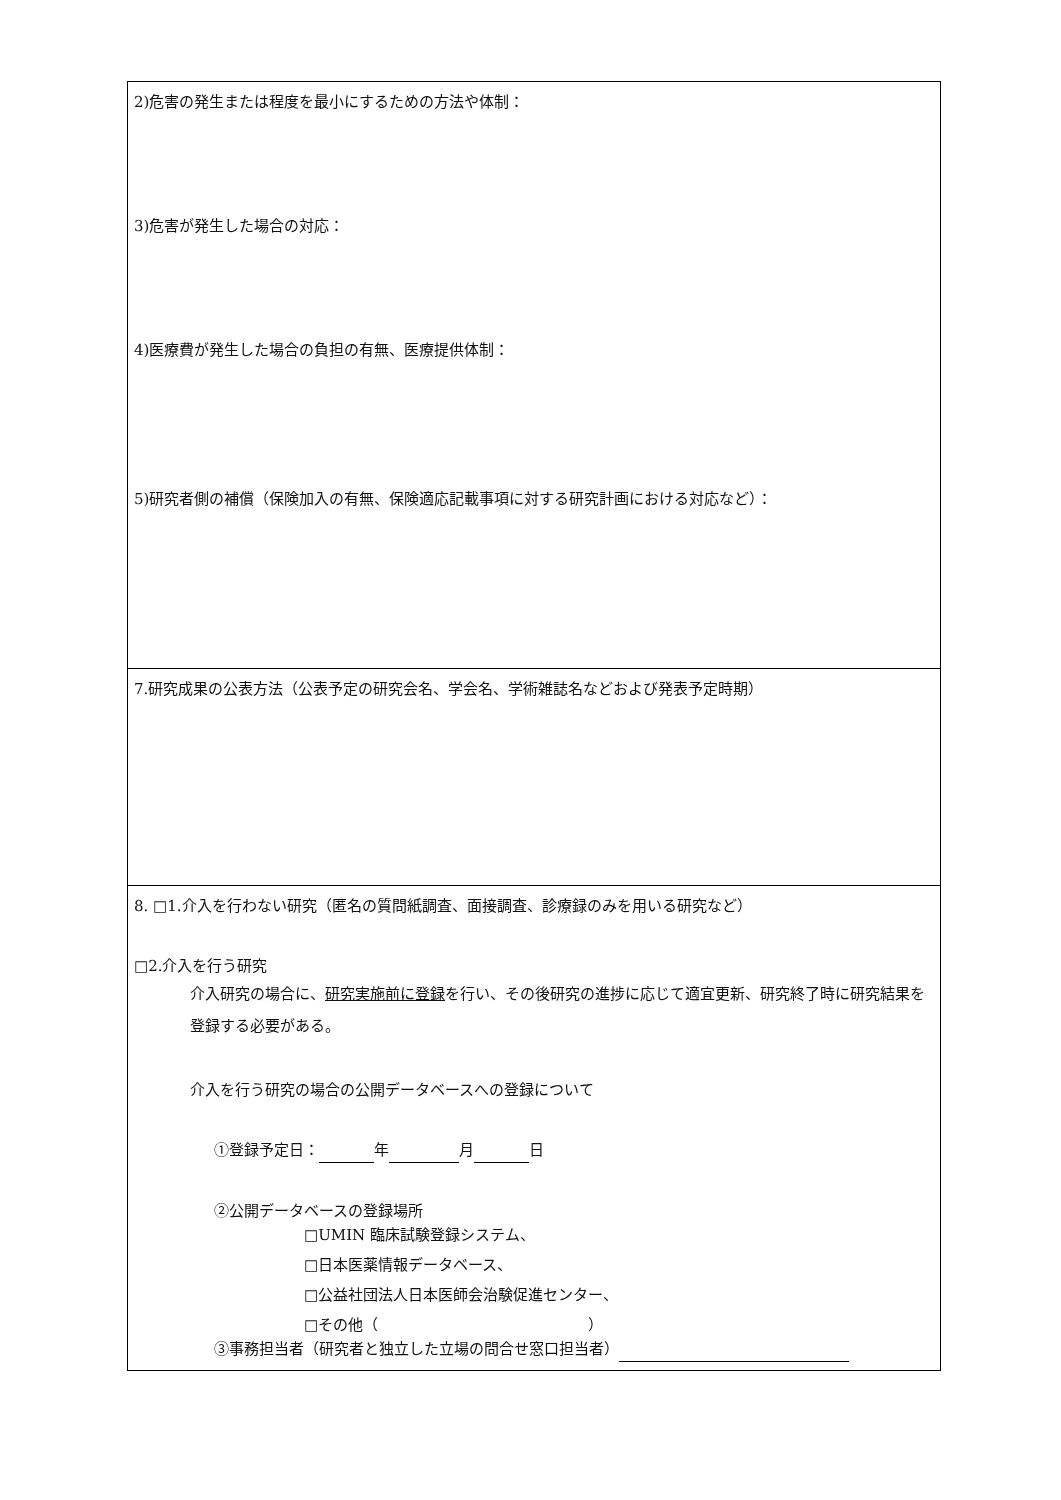| 2)危害の発生または程度を最小にするための方法や体制： 3)危害が発生した場合の対応： 4)医療費が発生した場合の負担の有無、医療提供体制： 5)研究者側の補償（保険加入の有無、保険適応記載事項に対する研究計画における対応など）： |
| 7.研究成果の公表方法（公表予定の研究会名、学会名、学術雑誌名などおよび発表予定時期） |
| 8. □1.介入を行わない研究（匿名の質問紙調査、面接調査、診療録のみを用いる研究など） □2.介入を行う研究 介入研究の場合に、 研究実施前に登録 を行い、その後研究の進捗に応じて適宜更新、研究終了時に研究結果を登録する必要がある。 介入を行う研究の場合の公開データベースへの登録について ①登録予定日： 年 月 日 ②公開データベースの登録場所 □UMIN 臨床試験登録システム、 □日本医薬情報データベース、 □公益社団法人日本医師会治験促進センター、 □その他（ ） ③事務担当者（研究者と独立した立場の問合せ窓口担当者） |